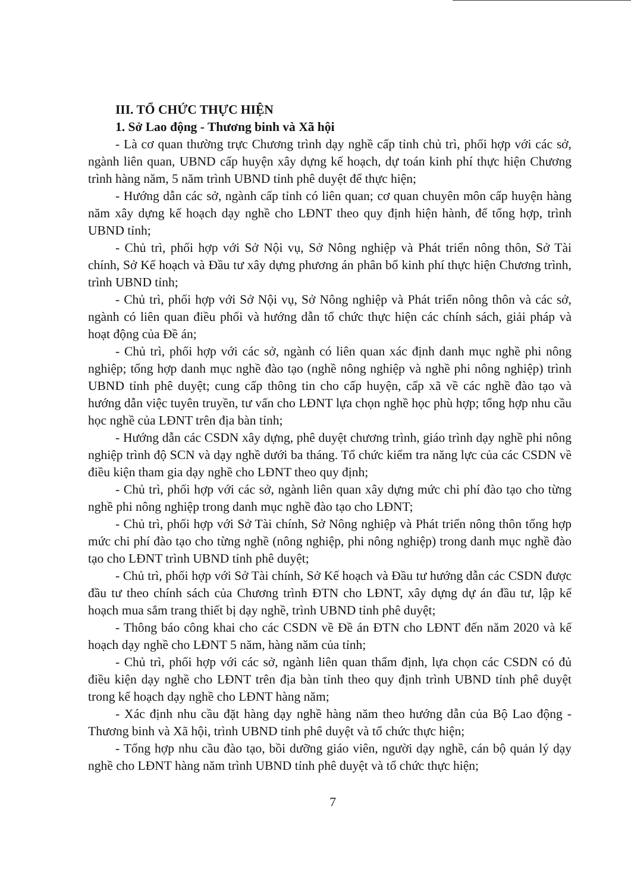III. TỔ CHỨC THỰC HIỆN
1. Sở Lao động - Thương binh và Xã hội
- Là cơ quan thường trực Chương trình dạy nghề cấp tỉnh chủ trì, phối hợp với các sở, ngành liên quan, UBND cấp huyện xây dựng kế hoạch, dự toán kinh phí thực hiện Chương trình hàng năm, 5 năm trình UBND tỉnh phê duyệt để thực hiện;
- Hướng dẫn các sở, ngành cấp tỉnh có liên quan; cơ quan chuyên môn cấp huyện hàng năm xây dựng kế hoạch dạy nghề cho LĐNT theo quy định hiện hành, để tổng hợp, trình UBND tỉnh;
- Chủ trì, phối hợp với Sở Nội vụ, Sở Nông nghiệp và Phát triển nông thôn, Sở Tài chính, Sở Kế hoạch và Đầu tư xây dựng phương án phân bổ kinh phí thực hiện Chương trình, trình UBND tỉnh;
- Chủ trì, phối hợp với Sở Nội vụ, Sở Nông nghiệp và Phát triển nông thôn và các sở, ngành có liên quan điều phối và hướng dẫn tổ chức thực hiện các chính sách, giải pháp và hoạt động của Đề án;
- Chủ trì, phối hợp với các sở, ngành có liên quan xác định danh mục nghề phi nông nghiệp; tổng hợp danh mục nghề đào tạo (nghề nông nghiệp và nghề phi nông nghiệp) trình UBND tỉnh phê duyệt; cung cấp thông tin cho cấp huyện, cấp xã về các nghề đào tạo và hướng dẫn việc tuyên truyền, tư vấn cho LĐNT lựa chọn nghề học phù hợp; tổng hợp nhu cầu học nghề của LĐNT trên địa bàn tỉnh;
- Hướng dẫn các CSDN xây dựng, phê duyệt chương trình, giáo trình dạy nghề phi nông nghiệp trình độ SCN và dạy nghề dưới ba tháng. Tổ chức kiểm tra năng lực của các CSDN về điều kiện tham gia dạy nghề cho LĐNT theo quy định;
- Chủ trì, phối hợp với các sở, ngành liên quan xây dựng mức chi phí đào tạo cho từng nghề phi nông nghiệp trong danh mục nghề đào tạo cho LĐNT;
- Chủ trì, phối hợp với Sở Tài chính, Sở Nông nghiệp và Phát triển nông thôn tổng hợp mức chi phí đào tạo cho từng nghề (nông nghiệp, phi nông nghiệp) trong danh mục nghề đào tạo cho LĐNT trình UBND tỉnh phê duyệt;
- Chủ trì, phối hợp với Sở Tài chính, Sở Kế hoạch và Đầu tư hướng dẫn các CSDN được đầu tư theo chính sách của Chương trình ĐTN cho LĐNT, xây dựng dự án đầu tư, lập kế hoạch mua sắm trang thiết bị dạy nghề, trình UBND tỉnh phê duyệt;
- Thông báo công khai cho các CSDN về Đề án ĐTN cho LĐNT đến năm 2020 và kế hoạch dạy nghề cho LĐNT 5 năm, hàng năm của tỉnh;
- Chủ trì, phối hợp với các sở, ngành liên quan thẩm định, lựa chọn các CSDN có đủ điều kiện dạy nghề cho LĐNT trên địa bàn tỉnh theo quy định trình UBND tỉnh phê duyệt trong kế hoạch dạy nghề cho LĐNT hàng năm;
- Xác định nhu cầu đặt hàng dạy nghề hàng năm theo hướng dẫn của Bộ Lao động - Thương binh và Xã hội, trình UBND tỉnh phê duyệt và tổ chức thực hiện;
- Tổng hợp nhu cầu đào tạo, bồi dưỡng giáo viên, người dạy nghề, cán bộ quản lý dạy nghề cho LĐNT hàng năm trình UBND tỉnh phê duyệt và tổ chức thực hiện;
7